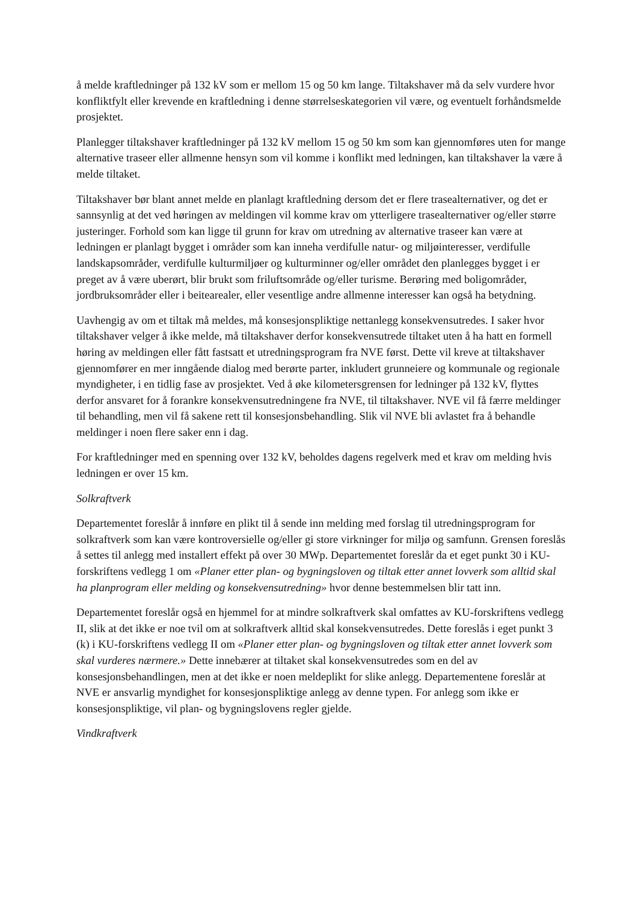å melde kraftledninger på 132 kV som er mellom 15 og 50 km lange. Tiltakshaver må da selv vurdere hvor konfliktfylt eller krevende en kraftledning i denne størrelseskategorien vil være, og eventuelt forhåndsmelde prosjektet.
Planlegger tiltakshaver kraftledninger på 132 kV mellom 15 og 50 km som kan gjennomføres uten for mange alternative traseer eller allmenne hensyn som vil komme i konflikt med ledningen, kan tiltakshaver la være å melde tiltaket.
Tiltakshaver bør blant annet melde en planlagt kraftledning dersom det er flere trasealternativer, og det er sannsynlig at det ved høringen av meldingen vil komme krav om ytterligere trasealternativer og/eller større justeringer. Forhold som kan ligge til grunn for krav om utredning av alternative traseer kan være at ledningen er planlagt bygget i områder som kan inneha verdifulle natur- og miljøinteresser, verdifulle landskapsområder, verdifulle kulturmiljøer og kulturminner og/eller området den planlegges bygget i er preget av å være uberørt, blir brukt som friluftsområde og/eller turisme. Berøring med boligområder, jordbruksområder eller i beitearealer, eller vesentlige andre allmenne interesser kan også ha betydning.
Uavhengig av om et tiltak må meldes, må konsesjonspliktige nettanlegg konsekvensutredes. I saker hvor tiltakshaver velger å ikke melde, må tiltakshaver derfor konsekvensutrede tiltaket uten å ha hatt en formell høring av meldingen eller fått fastsatt et utredningsprogram fra NVE først. Dette vil kreve at tiltakshaver gjennomfører en mer inngående dialog med berørte parter, inkludert grunneiere og kommunale og regionale myndigheter, i en tidlig fase av prosjektet. Ved å øke kilometersgrensen for ledninger på 132 kV, flyttes derfor ansvaret for å forankre konsekvensutredningene fra NVE, til tiltakshaver. NVE vil få færre meldinger til behandling, men vil få sakene rett til konsesjonsbehandling. Slik vil NVE bli avlastet fra å behandle meldinger i noen flere saker enn i dag.
For kraftledninger med en spenning over 132 kV, beholdes dagens regelverk med et krav om melding hvis ledningen er over 15 km.
Solkraftverk
Departementet foreslår å innføre en plikt til å sende inn melding med forslag til utredningsprogram for solkraftverk som kan være kontroversielle og/eller gi store virkninger for miljø og samfunn. Grensen foreslås å settes til anlegg med installert effekt på over 30 MWp. Departementet foreslår da et eget punkt 30 i KU-forskriftens vedlegg 1 om «Planer etter plan- og bygningsloven og tiltak etter annet lovverk som alltid skal ha planprogram eller melding og konsekvensutredning» hvor denne bestemmelsen blir tatt inn.
Departementet foreslår også en hjemmel for at mindre solkraftverk skal omfattes av KU-forskriftens vedlegg II, slik at det ikke er noe tvil om at solkraftverk alltid skal konsekvensutredes. Dette foreslås i eget punkt 3 (k) i KU-forskriftens vedlegg II om «Planer etter plan- og bygningsloven og tiltak etter annet lovverk som skal vurderes nærmere.» Dette innebærer at tiltaket skal konsekvensutredes som en del av konsesjonsbehandlingen, men at det ikke er noen meldeplikt for slike anlegg. Departementene foreslår at NVE er ansvarlig myndighet for konsesjonspliktige anlegg av denne typen. For anlegg som ikke er konsesjonspliktige, vil plan- og bygningslovens regler gjelde.
Vindkraftverk